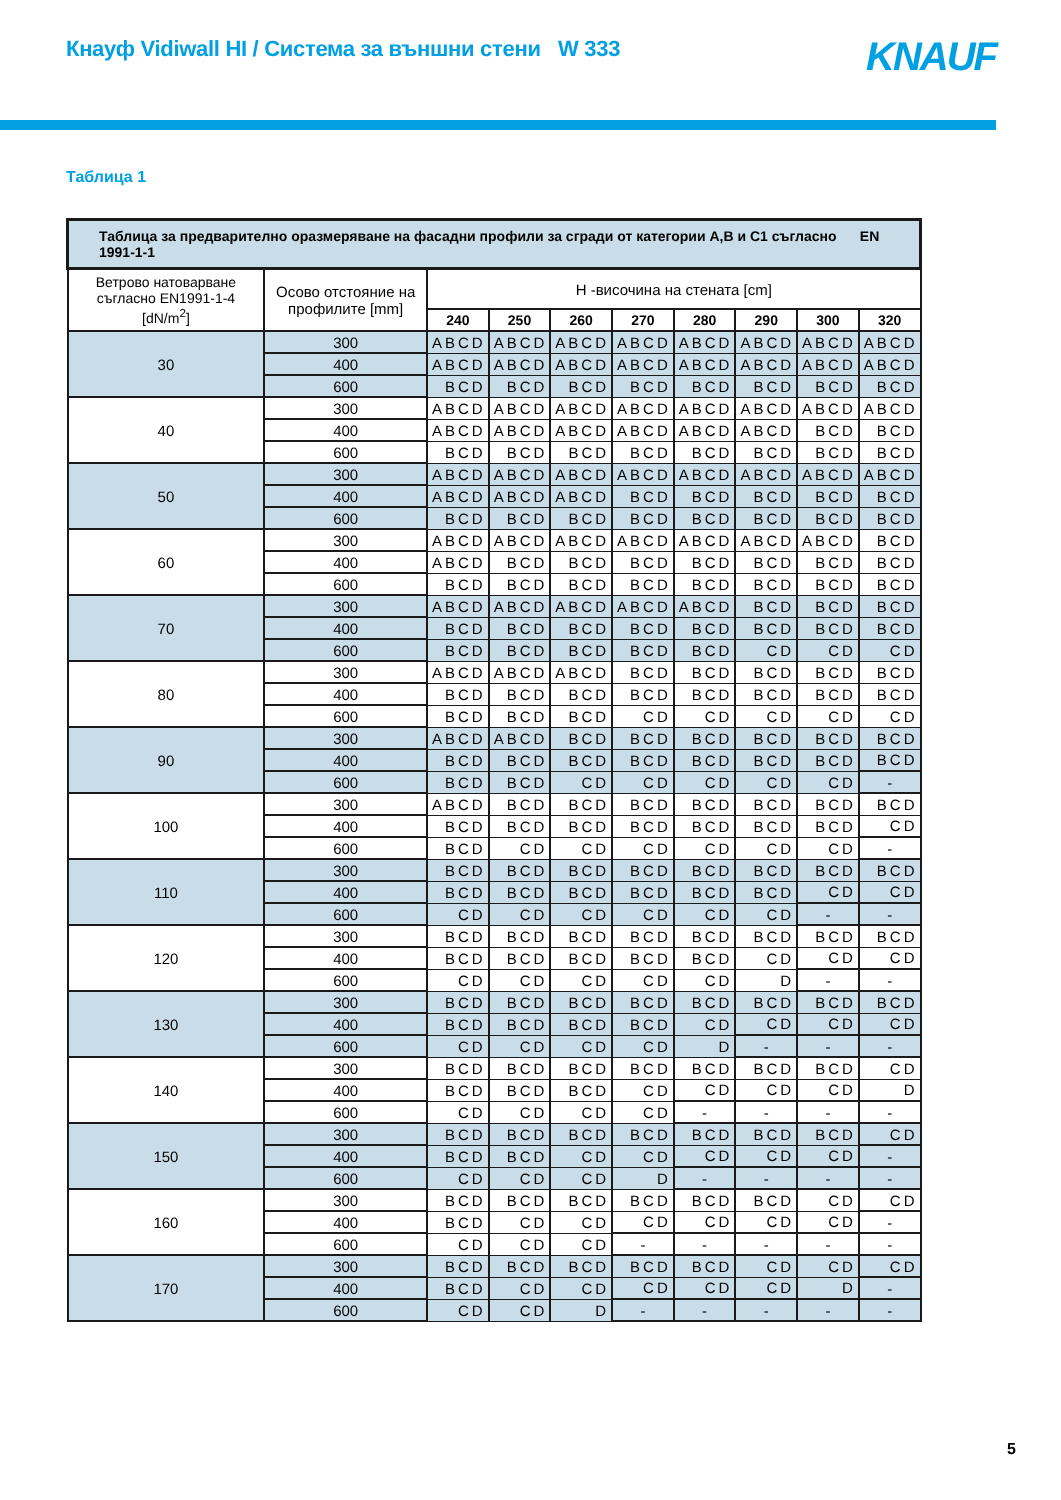Кнауф Vidiwall HI / Система за външни стени W 333
KNAUF
Таблица 1
| Таблица за предварително оразмеряване на фасадни профили за сгради от категории A,B и C1 съгласно EN 1991-1-1 | | | | | | | | | |
| --- | --- | --- | --- | --- | --- | --- | --- | --- | --- |
| Ветрово натоварване съгласно EN1991-1-4 [dN/m<sup>2</sup>] | Осово отстояние на профилите [mm] | H -височина на стената [cm] | | | | | | | |
| | | 240 | 250 | 260 | 270 | 280 | 290 | 300 | 320 |
| 30 | 300 | ABCD | ABCD | ABCD | ABCD | ABCD | ABCD | ABCD | ABCD |
| | 400 | ABCD | ABCD | ABCD | ABCD | ABCD | ABCD | ABCD | ABCD |
| | 600 | BCD | BCD | BCD | BCD | BCD | BCD | BCD | BCD |
| 40 | 300 | ABCD | ABCD | ABCD | ABCD | ABCD | ABCD | ABCD | ABCD |
| | 400 | ABCD | ABCD | ABCD | ABCD | ABCD | ABCD | BCD | BCD |
| | 600 | BCD | BCD | BCD | BCD | BCD | BCD | BCD | BCD |
| 50 | 300 | ABCD | ABCD | ABCD | ABCD | ABCD | ABCD | ABCD | ABCD |
| | 400 | ABCD | ABCD | ABCD | BCD | BCD | BCD | BCD | BCD |
| | 600 | BCD | BCD | BCD | BCD | BCD | BCD | BCD | BCD |
| 60 | 300 | ABCD | ABCD | ABCD | ABCD | ABCD | ABCD | ABCD | BCD |
| | 400 | ABCD | BCD | BCD | BCD | BCD | BCD | BCD | BCD |
| | 600 | BCD | BCD | BCD | BCD | BCD | BCD | BCD | BCD |
| 70 | 300 | ABCD | ABCD | ABCD | ABCD | ABCD | BCD | BCD | BCD |
| | 400 | BCD | BCD | BCD | BCD | BCD | BCD | BCD | BCD |
| | 600 | BCD | BCD | BCD | BCD | BCD | CD | CD | CD |
| 80 | 300 | ABCD | ABCD | ABCD | BCD | BCD | BCD | BCD | BCD |
| | 400 | BCD | BCD | BCD | BCD | BCD | BCD | BCD | BCD |
| | 600 | BCD | BCD | BCD | CD | CD | CD | CD | CD |
| 90 | 300 | ABCD | ABCD | BCD | BCD | BCD | BCD | BCD | BCD |
| | 400 | BCD | BCD | BCD | BCD | BCD | BCD | BCD | BCD |
| | 600 | BCD | BCD | CD | CD | CD | CD | CD | - |
| 100 | 300 | ABCD | BCD | BCD | BCD | BCD | BCD | BCD | BCD |
| | 400 | BCD | BCD | BCD | BCD | BCD | BCD | BCD | CD |
| | 600 | BCD | CD | CD | CD | CD | CD | CD | - |
| 110 | 300 | BCD | BCD | BCD | BCD | BCD | BCD | BCD | BCD |
| | 400 | BCD | BCD | BCD | BCD | BCD | BCD | CD | CD |
| | 600 | CD | CD | CD | CD | CD | CD | - | - |
| 120 | 300 | BCD | BCD | BCD | BCD | BCD | BCD | BCD | BCD |
| | 400 | BCD | BCD | BCD | BCD | BCD | CD | CD | CD |
| | 600 | CD | CD | CD | CD | CD | D | - | - |
| 130 | 300 | BCD | BCD | BCD | BCD | BCD | BCD | BCD | BCD |
| | 400 | BCD | BCD | BCD | BCD | CD | CD | CD | CD |
| | 600 | CD | CD | CD | CD | D | - | - | - |
| 140 | 300 | BCD | BCD | BCD | BCD | BCD | BCD | BCD | CD |
| | 400 | BCD | BCD | BCD | CD | CD | CD | CD | D |
| | 600 | CD | CD | CD | CD | - | - | - | - |
| 150 | 300 | BCD | BCD | BCD | BCD | BCD | BCD | BCD | CD |
| | 400 | BCD | BCD | CD | CD | CD | CD | CD | - |
| | 600 | CD | CD | CD | D | - | - | - | - |
| 160 | 300 | BCD | BCD | BCD | BCD | BCD | BCD | CD | CD |
| | 400 | BCD | CD | CD | CD | CD | CD | CD | - |
| | 600 | CD | CD | CD | - | - | - | - | - |
| 170 | 300 | BCD | BCD | BCD | BCD | BCD | CD | CD | CD |
| | 400 | BCD | CD | CD | CD | CD | CD | D | - |
| | 600 | CD | CD | D | - | - | - | - | - |
5